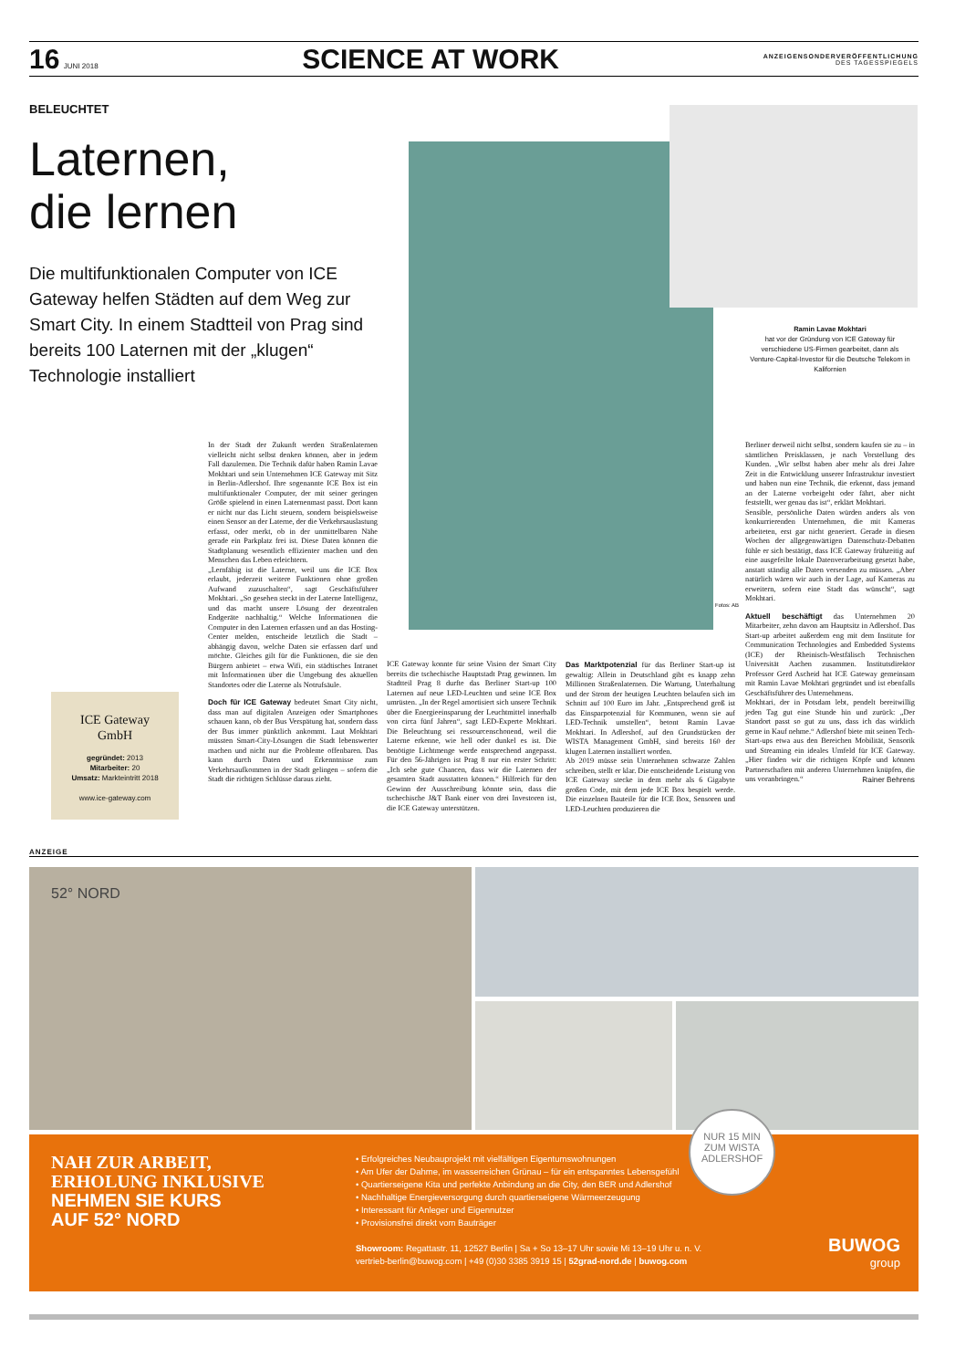16 JUNI 2018
SCIENCE AT WORK
ANZEIGENSONDERVERÖFFENTLICHUNG
DES TAGESSPIEGELS
BELEUCHTET
Laternen,
die lernen
Die multifunktionalen Computer von ICE Gateway helfen Städten auf dem Weg zur Smart City. In einem Stadtteil von Prag sind bereits 100 Laternen mit der „klugen“ Technologie installiert
Ramin Lavae Mokhtari
hat vor der Gründung von ICE Gateway für verschiedene US-Firmen gearbeitet, dann als Venture-Capital-Investor für die Deutsche Telekom in Kalifornien
Fotos: AB
In der Stadt der Zukunft werden Straßenlaternen vielleicht nicht selbst denken können, aber in jedem Fall dazulernen. Die Technik dafür haben Ramin Lavae Mokhtari und sein Unternehmen ICE Gateway mit Sitz in Berlin-Adlershof. Ihre sogenannte ICE Box ist ein multifunktionaler Computer, der mit seiner geringen Größe spielend in einen Laternenmast passt. Dort kann er nicht nur das Licht steuern, sondern beispielsweise einen Sensor an der Laterne, der die Verkehrsauslastung erfasst, oder merkt, ob in der unmittelbaren Nähe gerade ein Parkplatz frei ist. Diese Daten können die Stadtplanung wesentlich effizienter machen und den Menschen das Leben erleichtern.
„Lernfähig ist die Laterne, weil uns die ICE Box erlaubt, jederzeit weitere Funktionen ohne großen Aufwand zuzuschalten“, sagt Geschäftsführer Mokhtari. „So gesehen steckt in der Laterne Intelligenz, und das macht unsere Lösung der dezentralen Endgeräte nachhaltig.“ Welche Informationen die Computer in den Laternen erfassen und an das Hosting-Center melden, entscheide letztlich die Stadt – abhängig davon, welche Daten sie erfassen darf und möchte. Gleiches gilt für die Funktionen, die sie den Bürgern anbietet – etwa Wifi, ein städtisches Intranet mit Informationen über die Umgebung des aktuellen Standortes oder die Laterne als Notrufsäule.
Doch für ICE Gateway bedeutet Smart City nicht, dass man auf digitalen Anzeigen oder Smartphones schauen kann, ob der Bus Verspätung hat, sondern dass der Bus immer pünktlich ankommt. Laut Mokhtari müssten Smart-City-Lösungen die Stadt lebenswerter machen und nicht nur die Probleme offenbaren. Das kann durch Daten und Erkenntnisse zum Verkehrsaufkommen in der Stadt gelingen – sofern die Stadt die richtigen Schlüsse daraus zieht.
ICE Gateway
GmbH
gegründet: 2013
Mitarbeiter: 20
Umsatz: Markteintritt 2018
www.ice-gateway.com
ICE Gateway konnte für seine Vision der Smart City bereits die tschechische Hauptstadt Prag gewinnen. Im Stadtteil Prag 8 durfte das Berliner Start-up 100 Laternen auf neue LED-Leuchten und seine ICE Box umrüsten. „In der Regel amortisiert sich unsere Technik über die Energieeinsparung der Leuchtmittel innerhalb von circa fünf Jahren“, sagt LED-Experte Mokhtari. Die Beleuchtung sei ressourcenschonend, weil die Laterne erkenne, wie hell oder dunkel es ist. Die benötigte Lichtmenge werde entsprechend angepasst. Für den 56-Jährigen ist Prag 8 nur ein erster Schritt: „Ich sehe gute Chancen, dass wir die Laternen der gesamten Stadt ausstatten können.“ Hilfreich für den Gewinn der Ausschreibung könnte sein, dass die tschechische J&T Bank einer von drei Investoren ist, die ICE Gateway unterstützen.
Das Marktpotenzial für das Berliner Start-up ist gewaltig: Allein in Deutschland gibt es knapp zehn Millionen Straßenlaternen. Die Wartung, Unterhaltung und der Strom der heutigen Leuchten belaufen sich im Schnitt auf 100 Euro im Jahr. „Entsprechend groß ist das Einsparpotenzial für Kommunen, wenn sie auf LED-Technik umstellen“, betont Ramin Lavae Mokhtari. In Adlershof, auf den Grundstücken der WISTA Management GmbH, sind bereits 160 der klugen Laternen installiert worden.
Ab 2019 müsse sein Unternehmen schwarze Zahlen schreiben, stellt er klar. Die entscheidende Leistung von ICE Gateway stecke in dem mehr als 6 Gigabyte großen Code, mit dem jede ICE Box bespielt werde. Die einzelnen Bauteile für die ICE Box, Sensoren und LED-Leuchten produzieren die
Berliner derweil nicht selbst, sondern kaufen sie zu – in sämtlichen Preisklassen, je nach Vorstellung des Kunden. „Wir selbst haben aber mehr als drei Jahre Zeit in die Entwicklung unserer Infrastruktur investiert und haben nun eine Technik, die erkennt, dass jemand an der Laterne vorbeigeht oder fährt, aber nicht feststellt, wer genau das ist“, erklärt Mokhtari.
Sensible, persönliche Daten würden anders als von konkurrierenden Unternehmen, die mit Kameras arbeiteten, erst gar nicht generiert. Gerade in diesen Wochen der allgegenwärtigen Datenschutz-Debatten fühle er sich bestätigt, dass ICE Gateway frühzeitig auf eine ausgefeilte lokale Datenverarbeitung gesetzt habe, anstatt ständig alle Daten versenden zu müssen. „Aber natürlich wären wir auch in der Lage, auf Kameras zu erweitern, sofern eine Stadt das wünscht“, sagt Mokhtari.
Aktuell beschäftigt das Unternehmen 20 Mitarbeiter, zehn davon am Hauptsitz in Adlershof. Das Start-up arbeitet außerdem eng mit dem Institute for Communication Technologies and Embedded Systems (ICE) der Rheinisch-Westfälisch Technischen Universität Aachen zusammen. Institutsdirektor Professor Gerd Ascheid hat ICE Gateway gemeinsam mit Ramin Lavae Mokhtari gegründet und ist ebenfalls Geschäftsführer des Unternehmens.
Mokhtari, der in Potsdam lebt, pendelt bereitwillig jeden Tag gut eine Stunde hin und zurück: „Der Standort passt so gut zu uns, dass ich das wirklich gerne in Kauf nehme.“ Adlershof biete mit seinen Tech-Start-ups etwa aus den Bereichen Mobilität, Sensorik und Streaming ein ideales Umfeld für ICE Gateway. „Hier finden wir die richtigen Köpfe und können Partnerschaften mit anderen Unternehmen knüpfen, die uns voranbringen.“ Rainer Behrens
ANZEIGE
52° NORD
NAH ZUR ARBEIT,
ERHOLUNG INKLUSIVE
NEHMEN SIE KURS
AUF 52° NORD
• Erfolgreiches Neubauprojekt mit vielfältigen Eigentumswohnungen
• Am Ufer der Dahme, im wasserreichen Grünau – für ein entspanntes Lebensgefühl
• Quartierseigene Kita und perfekte Anbindung an die City, den BER und Adlershof
• Nachhaltige Energieversorgung durch quartierseigene Wärmeerzeugung
• Interessant für Anleger und Eigennutzer
• Provisionsfrei direkt vom Bauträger
Showroom: Regattastr. 11, 12527 Berlin | Sa + So 13–17 Uhr sowie Mi 13–19 Uhr u. n. V.
vertrieb-berlin@buwog.com | +49 (0)30 3385 3919 15 | 52grad-nord.de | buwog.com
BUWOG
group
NUR 15 MIN
ZUM WISTA
ADLERSHOF